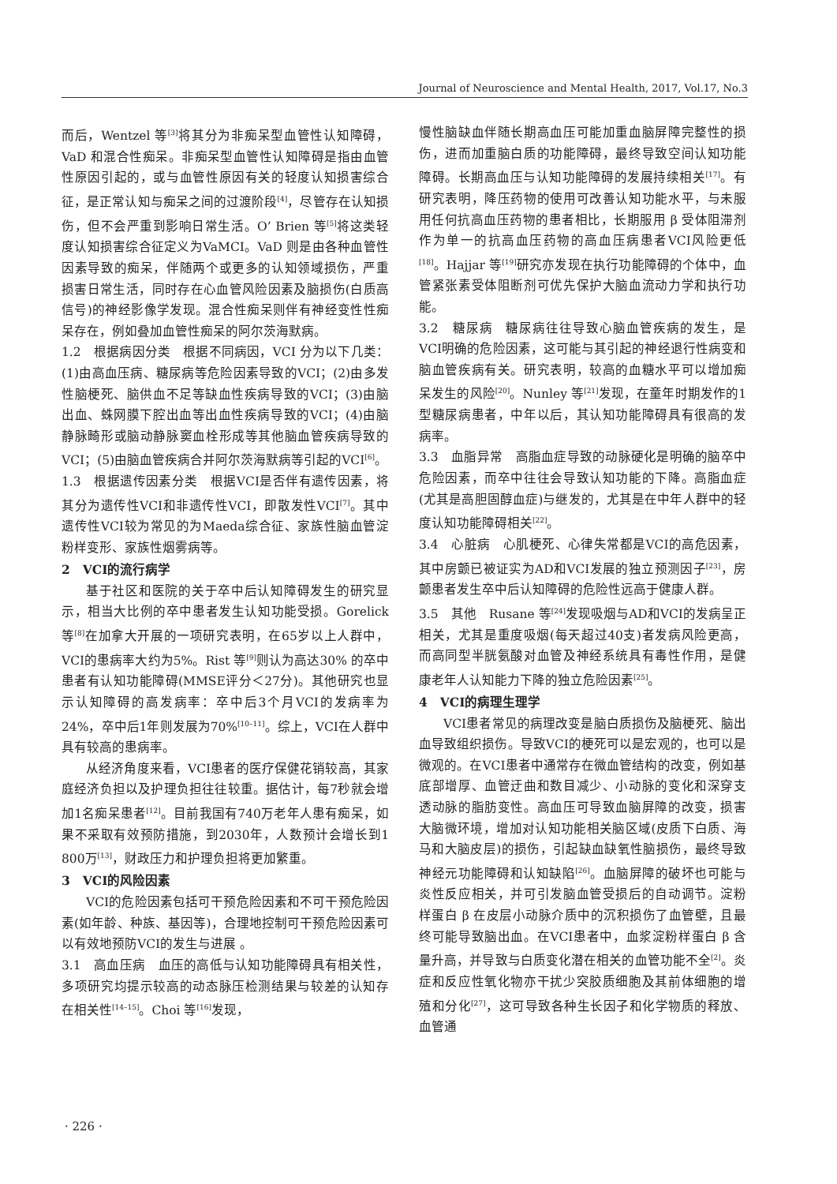Journal of Neuroscience and Mental Health, 2017, Vol.17, No.3
而后，Wentzel 等<sup>[3]</sup>将其分为非痴呆型血管性认知障碍，VaD 和混合性痴呆。非痴呆型血管性认知障碍是指由血管性原因引起的，或与血管性原因有关的轻度认知损害综合征，是正常认知与痴呆之间的过渡阶段<sup>[4]</sup>，尽管存在认知损伤，但不会严重到影响日常生活。O’ Brien 等<sup>[5]</sup>将这类轻度认知损害综合征定义为VaMCI。VaD 则是由各种血管性因素导致的痴呆，伴随两个或更多的认知领域损伤，严重损害日常生活，同时存在心血管风险因素及脑损伤(白质高信号)的神经影像学发现。混合性痴呆则伴有神经变性性痴呆存在，例如叠加血管性痴呆的阿尔茨海默病。
1.2　根据病因分类　根据不同病因，VCI 分为以下几类：(1)由高血压病、糖尿病等危险因素导致的VCI；(2)由多发性脑梗死、脑供血不足等缺血性疾病导致的VCI；(3)由脑出血、蛛网膜下腔出血等出血性疾病导致的VCI；(4)由脑静脉畸形或脑动静脉窦血栓形成等其他脑血管疾病导致的VCI；(5)由脑血管疾病合并阿尔茨海默病等引起的VCI<sup>[6]</sup>。
1.3　根据遗传因素分类　根据VCI是否伴有遗传因素，将其分为遗传性VCI和非遗传性VCI，即散发性VCI<sup>[7]</sup>。其中遗传性VCI较为常见的为Maeda综合征、家族性脑血管淀粉样变形、家族性烟雾病等。
2　VCI的流行病学
基于社区和医院的关于卒中后认知障碍发生的研究显示，相当大比例的卒中患者发生认知功能受损。Gorelick 等<sup>[8]</sup>在加拿大开展的一项研究表明，在65岁以上人群中，VCI的患病率大约为5%。Rist 等<sup>[9]</sup>则认为高达30% 的卒中患者有认知功能障碍(MMSE评分＜27分)。其他研究也显示认知障碍的高发病率：卒中后3个月VCI的发病率为24%，卒中后1年则发展为70%<sup>[10–11]</sup>。综上，VCI在人群中具有较高的患病率。
从经济角度来看，VCI患者的医疗保健花销较高，其家庭经济负担以及护理负担往往较重。据估计，每7秒就会增加1名痴呆患者<sup>[12]</sup>。目前我国有740万老年人患有痴呆，如果不采取有效预防措施，到2030年，人数预计会增长到1 800万<sup>[13]</sup>，财政压力和护理负担将更加繁重。
3　VCI的风险因素
VCI的危险因素包括可干预危险因素和不可干预危险因素(如年龄、种族、基因等)，合理地控制可干预危险因素可以有效地预防VCI的发生与进展 。
3.1　高血压病　血压的高低与认知功能障碍具有相关性，多项研究均提示较高的动态脉压检测结果与较差的认知存在相关性<sup>[14–15]</sup>。Choi 等<sup>[16]</sup>发现，
慢性脑缺血伴随长期高血压可能加重血脑屏障完整性的损伤，进而加重脑白质的功能障碍，最终导致空间认知功能障碍。长期高血压与认知功能障碍的发展持续相关<sup>[17]</sup>。有研究表明，降压药物的使用可改善认知功能水平，与未服用任何抗高血压药物的患者相比，长期服用 β 受体阻滞剂作为单一的抗高血压药物的高血压病患者VCI风险更低<sup>[18]</sup>。Hajjar 等<sup>[19]</sup>研究亦发现在执行功能障碍的个体中，血管紧张素受体阻断剂可优先保护大脑血流动力学和执行功能。
3.2　糖尿病　糖尿病往往导致心脑血管疾病的发生，是VCI明确的危险因素，这可能与其引起的神经退行性病变和脑血管疾病有关。研究表明，较高的血糖水平可以增加痴呆发生的风险<sup>[20]</sup>。Nunley 等<sup>[21]</sup>发现，在童年时期发作的1型糖尿病患者，中年以后，其认知功能障碍具有很高的发病率。
3.3　血脂异常　高脂血症导致的动脉硬化是明确的脑卒中危险因素，而卒中往往会导致认知功能的下降。高脂血症(尤其是高胆固醇血症)与继发的，尤其是在中年人群中的轻度认知功能障碍相关<sup>[22]</sup>。
3.4　心脏病　心肌梗死、心律失常都是VCI的高危因素，其中房颤已被证实为AD和VCI发展的独立预测因子<sup>[23]</sup>，房颤患者发生卒中后认知障碍的危险性远高于健康人群。
3.5　其他　Rusane 等<sup>[24]</sup>发现吸烟与AD和VCI的发病呈正相关，尤其是重度吸烟(每天超过40支)者发病风险更高，而高同型半胱氨酸对血管及神经系统具有毒性作用，是健康老年人认知能力下降的独立危险因素<sup>[25]</sup>。
4　VCI的病理生理学
VCI患者常见的病理改变是脑白质损伤及脑梗死、脑出血导致组织损伤。导致VCI的梗死可以是宏观的，也可以是微观的。在VCI患者中通常存在微血管结构的改变，例如基底部增厚、血管迂曲和数目减少、小动脉的变化和深穿支透动脉的脂肪变性。高血压可导致血脑屏障的改变，损害大脑微环境，增加对认知功能相关脑区域(皮质下白质、海马和大脑皮层)的损伤，引起缺血缺氧性脑损伤，最终导致神经元功能障碍和认知缺陷<sup>[26]</sup>。血脑屏障的破坏也可能与炎性反应相关，并可引发脑血管受损后的自动调节。淀粉样蛋白 β 在皮层小动脉介质中的沉积损伤了血管壁，且最终可能导致脑出血。在VCI患者中，血浆淀粉样蛋白 β 含量升高，并导致与白质变化潜在相关的血管功能不全<sup>[2]</sup>。炎症和反应性氧化物亦干扰少突胶质细胞及其前体细胞的增殖和分化<sup>[27]</sup>，这可导致各种生长因子和化学物质的释放、血管通
· 226 ·